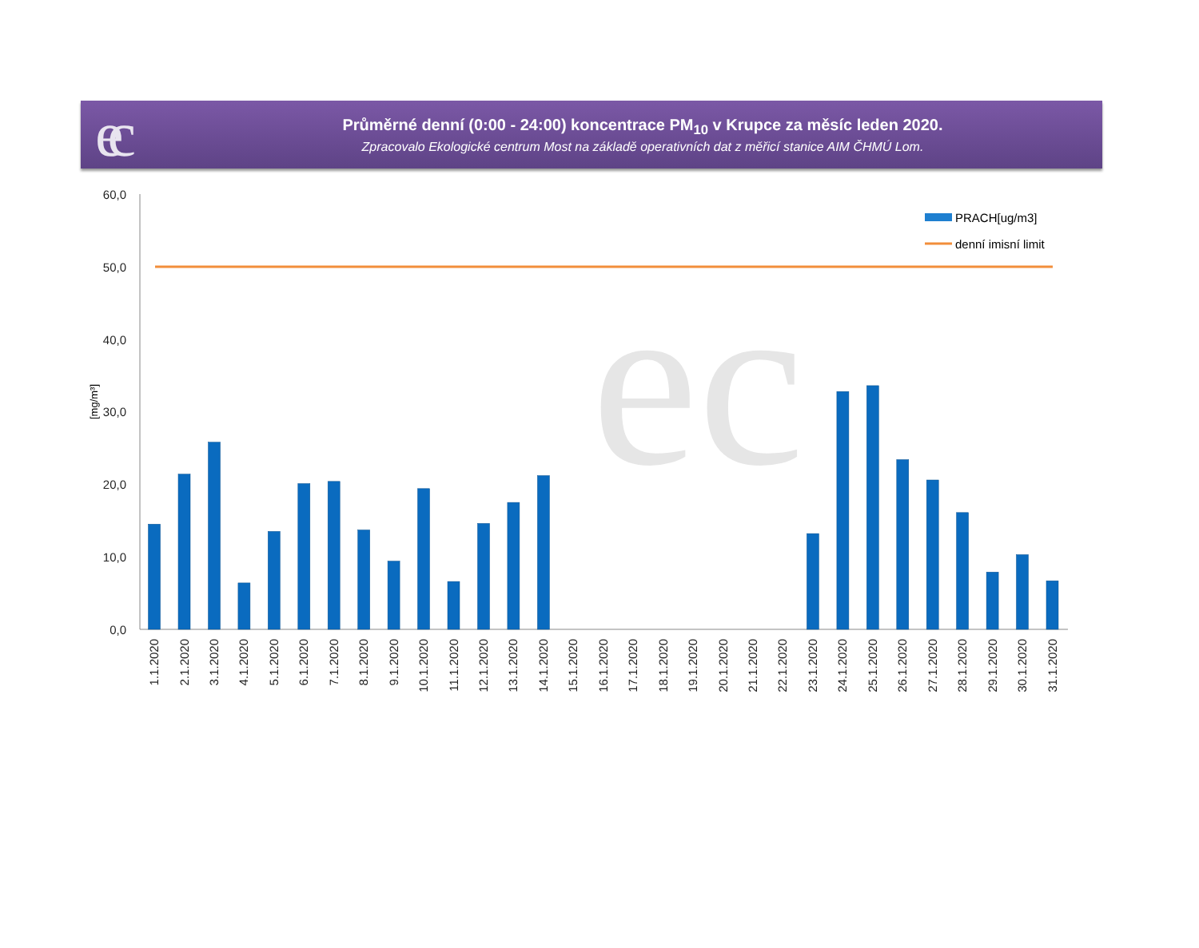ec
Průměrné denní (0:00 - 24:00) koncentrace PM<sub>10</sub> v Krupce za měsíc leden 2020.
Zpracovalo Ekologické centrum Most na základě operativních dat z měřicí stanice AIM ČHMÚ Lom.
ec
60,0
50,0
40,0
30,0
20,0
10,0
0,0
[mg/m³]
PRACH[ug/m3]
denní imisní limit
1.1.2020
2.1.2020
3.1.2020
4.1.2020
5.1.2020
6.1.2020
7.1.2020
8.1.2020
9.1.2020
10.1.2020
11.1.2020
12.1.2020
13.1.2020
14.1.2020
15.1.2020
16.1.2020
17.1.2020
18.1.2020
19.1.2020
20.1.2020
21.1.2020
22.1.2020
23.1.2020
24.1.2020
25.1.2020
26.1.2020
27.1.2020
28.1.2020
29.1.2020
30.1.2020
31.1.2020